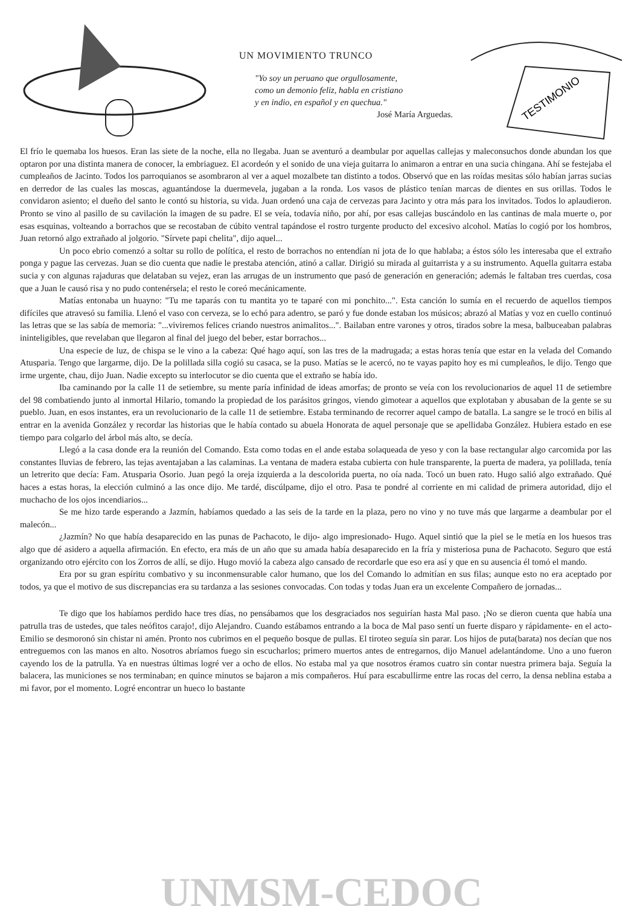UN MOVIMIENTO TRUNCO
"Yo soy un peruano que orgullosamente,
como un demonio feliz, habla en cristiano
y en indio, en español y en quechua."
José María Arguedas.
TESTIMONIO
El frío le quemaba los huesos. Eran las siete de la noche, ella no llegaba. Juan se aventuró a deambular por aquellas callejas y maleconsuchos donde abundan los que optaron por una distinta manera de conocer, la embriaguez. El acordeón y el sonido de una vieja guitarra lo animaron a entrar en una sucia chingana. Ahí se festejaba el cumpleaños de Jacinto. Todos los parroquianos se asombraron al ver a aquel mozalbete tan distinto a todos. Observó que en las roídas mesitas sólo habían jarras sucias en derredor de las cuales las moscas, aguantándose la duermevela, jugaban a la ronda. Los vasos de plástico tenían marcas de dientes en sus orillas. Todos le convidaron asiento; el dueño del santo le contó su historia, su vida. Juan ordenó una caja de cervezas para Jacinto y otra más para los invitados. Todos lo aplaudieron. Pronto se vino al pasillo de su cavilación la imagen de su padre. El se veía, todavía niño, por ahí, por esas callejas buscándolo en las cantinas de mala muerte o, por esas esquinas, volteando a borrachos que se recostaban de cúbito ventral tapándose el rostro turgente producto del excesivo alcohol. Matías lo cogió por los hombros, Juan retornó algo extrañado al jolgorio. "Sírvete papi chelita", dijo aquel...
Un poco ebrio comenzó a soltar su rollo de política, el resto de borrachos no entendían ni jota de lo que hablaba; a éstos sólo les interesaba que el extraño ponga y pague las cervezas. Juan se dio cuenta que nadie le prestaba atención, atinó a callar. Dirigió su mirada al guitarrista y a su instrumento. Aquella guitarra estaba sucia y con algunas rajaduras que delataban su vejez, eran las arrugas de un instrumento que pasó de generación en generación; además le faltaban tres cuerdas, cosa que a Juan le causó risa y no pudo contenérsela; el resto le coreó mecánicamente.
Matías entonaba un huayno: "Tu me taparás con tu mantita yo te taparé con mi ponchito...". Esta canción lo sumía en el recuerdo de aquellos tiempos difíciles que atravesó su familia. Llenó el vaso con cerveza, se lo echó para adentro, se paró y fue donde estaban los músicos; abrazó al Matías y voz en cuello continuó las letras que se las sabía de memoria: "...viviremos felices criando nuestros animalitos...". Bailaban entre varones y otros, tirados sobre la mesa, balbuceaban palabras ininteligibles, que revelaban que llegaron al final del juego del beber, estar borrachos...
Una especie de luz, de chispa se le vino a la cabeza: Qué hago aquí, son las tres de la madrugada; a estas horas tenía que estar en la velada del Comando Atusparia. Tengo que largarme, dijo. De la polillada silla cogió su casaca, se la puso. Matías se le acercó, no te vayas papito hoy es mi cumpleaños, le dijo. Tengo que irme urgente, chau, dijo Juan. Nadie excepto su interlocutor se dio cuenta que el extraño se había ido.
Iba caminando por la calle 11 de setiembre, su mente paría infinidad de ideas amorfas; de pronto se veía con los revolucionarios de aquel 11 de setiembre del 98 combatiendo junto al inmortal Hilario, tomando la propiedad de los parásitos gringos, viendo gimotear a aquellos que explotaban y abusaban de la gente se su pueblo. Juan, en esos instantes, era un revolucionario de la calle 11 de setiembre. Estaba terminando de recorrer aquel campo de batalla. La sangre se le trocó en bilis al entrar en la avenida González y recordar las historias que le había contado su abuela Honorata de aquel personaje que se apellidaba González. Hubiera estado en ese tiempo para colgarlo del árbol más alto, se decía.
Llegó a la casa donde era la reunión del Comando. Esta como todas en el ande estaba solaqueada de yeso y con la base rectangular algo carcomida por las constantes lluvias de febrero, las tejas aventajaban a las calaminas. La ventana de madera estaba cubierta con hule transparente, la puerta de madera, ya polillada, tenía un letrerito que decía: Fam. Atusparia Osorio. Juan pegó la oreja izquierda a la descolorida puerta, no oía nada. Tocó un buen rato. Hugo salió algo extrañado. Qué haces a estas horas, la elección culminó a las once dijo. Me tardé, discúlpame, dijo el otro. Pasa te pondré al corriente en mi calidad de primera autoridad, dijo el muchacho de los ojos incendiarios...
Se me hizo tarde esperando a Jazmín, habíamos quedado a las seis de la tarde en la plaza, pero no vino y no tuve más que largarme a deambular por el malecón...
¿Jazmín? No que había desaparecido en las punas de Pachacoto, le dijo- algo impresionado- Hugo. Aquel sintió que la piel se le metía en los huesos tras algo que dé asidero a aquella afirmación. En efecto, era más de un año que su amada había desaparecido en la fría y misteriosa puna de Pachacoto. Seguro que está organizando otro ejército con los Zorros de allí, se dijo. Hugo movió la cabeza algo cansado de recordarle que eso era así y que en su ausencia él tomó el mando.
Era por su gran espíritu combativo y su inconmensurable calor humano, que los del Comando lo admitían en sus filas; aunque esto no era aceptado por todos, ya que el motivo de sus discrepancias era su tardanza a las sesiones convocadas. Con todas y todas Juan era un excelente Compañero de jornadas...
Te digo que los habíamos perdido hace tres días, no pensábamos que los desgraciados nos seguirían hasta Mal paso. ¡No se dieron cuenta que había una patrulla tras de ustedes, que tales neófitos carajo!, dijo Alejandro. Cuando estábamos entrando a la boca de Mal paso sentí un fuerte disparo y rápidamente- en el acto- Emilio se desmoronó sin chistar ni amén. Pronto nos cubrimos en el pequeño bosque de pullas. El tiroteo seguía sin parar. Los hijos de puta(barata) nos decían que nos entreguemos con las manos en alto. Nosotros abríamos fuego sin escucharlos; primero muertos antes de entregarnos, dijo Manuel adelantándome. Uno a uno fueron cayendo los de la patrulla. Ya en nuestras últimas logré ver a ocho de ellos. No estaba mal ya que nosotros éramos cuatro sin contar nuestra primera baja. Seguía la balacera, las municiones se nos terminaban; en quince minutos se bajaron a mis compañeros. Huí para escabullirme entre las rocas del cerro, la densa neblina estaba a mi favor, por el momento. Logré encontrar un hueco lo bastante
UNMSM-CEDOC